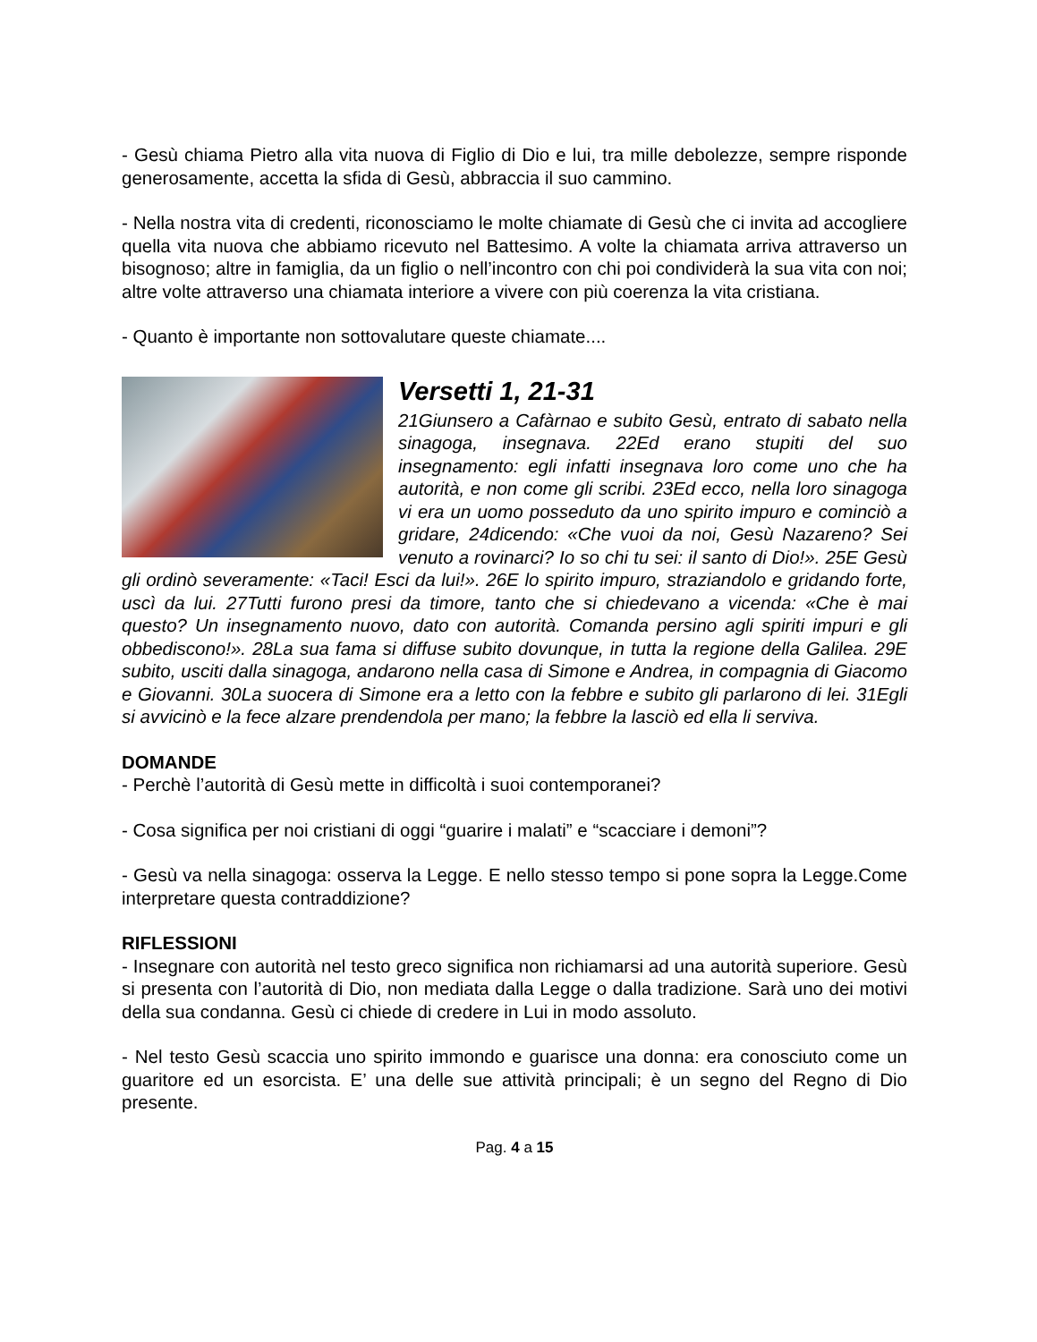- Gesù chiama Pietro alla vita nuova di Figlio di Dio e lui, tra mille debolezze, sempre risponde generosamente, accetta la sfida di Gesù, abbraccia il suo cammino.
- Nella nostra vita di credenti, riconosciamo le molte chiamate di Gesù che ci invita ad accogliere quella vita nuova che abbiamo ricevuto nel Battesimo. A volte la chiamata arriva attraverso un bisognoso; altre in famiglia, da un figlio o nell’incontro con chi poi condividerà la sua vita con noi; altre volte attraverso una chiamata interiore a vivere con più coerenza la vita cristiana.
- Quanto è importante non sottovalutare queste chiamate....
Versetti 1, 21-31
21Giunsero a Cafàrnao e subito Gesù, entrato di sabato nella sinagoga, insegnava. 22Ed erano stupiti del suo insegnamento: egli infatti insegnava loro come uno che ha autorità, e non come gli scribi. 23Ed ecco, nella loro sinagoga vi era un uomo posseduto da uno spirito impuro e cominciò a gridare, 24dicendo: «Che vuoi da noi, Gesù Nazareno? Sei venuto a rovinarci? Io so chi tu sei: il santo di Dio!». 25E Gesù gli ordinò severamente: «Taci! Esci da lui!». 26E lo spirito impuro, straziandolo e gridando forte, uscì da lui. 27Tutti furono presi da timore, tanto che si chiedevano a vicenda: «Che è mai questo? Un insegnamento nuovo, dato con autorità. Comanda persino agli spiriti impuri e gli obbediscono!». 28La sua fama si diffuse subito dovunque, in tutta la regione della Galilea. 29E subito, usciti dalla sinagoga, andarono nella casa di Simone e Andrea, in compagnia di Giacomo e Giovanni. 30La suocera di Simone era a letto con la febbre e subito gli parlarono di lei. 31Egli si avvicinò e la fece alzare prendendola per mano; la febbre la lasciò ed ella li serviva.
DOMANDE
- Perchè l’autorità di Gesù mette in difficoltà i suoi contemporanei?
- Cosa significa per noi cristiani di oggi “guarire i malati” e “scacciare i demoni”?
- Gesù va nella sinagoga: osserva la Legge. E nello stesso tempo si pone sopra la Legge.Come interpretare questa contraddizione?
RIFLESSIONI
- Insegnare con autorità nel testo greco significa non richiamarsi ad una autorità superiore. Gesù si presenta con l’autorità di Dio, non mediata dalla Legge o dalla tradizione. Sarà uno dei motivi della sua condanna. Gesù ci chiede di credere in Lui in modo assoluto.
- Nel testo Gesù scaccia uno spirito immondo e guarisce una donna: era conosciuto come un guaritore ed un esorcista. E’ una delle sue attività principali; è un segno del Regno di Dio presente.
Pag. 4 a 15